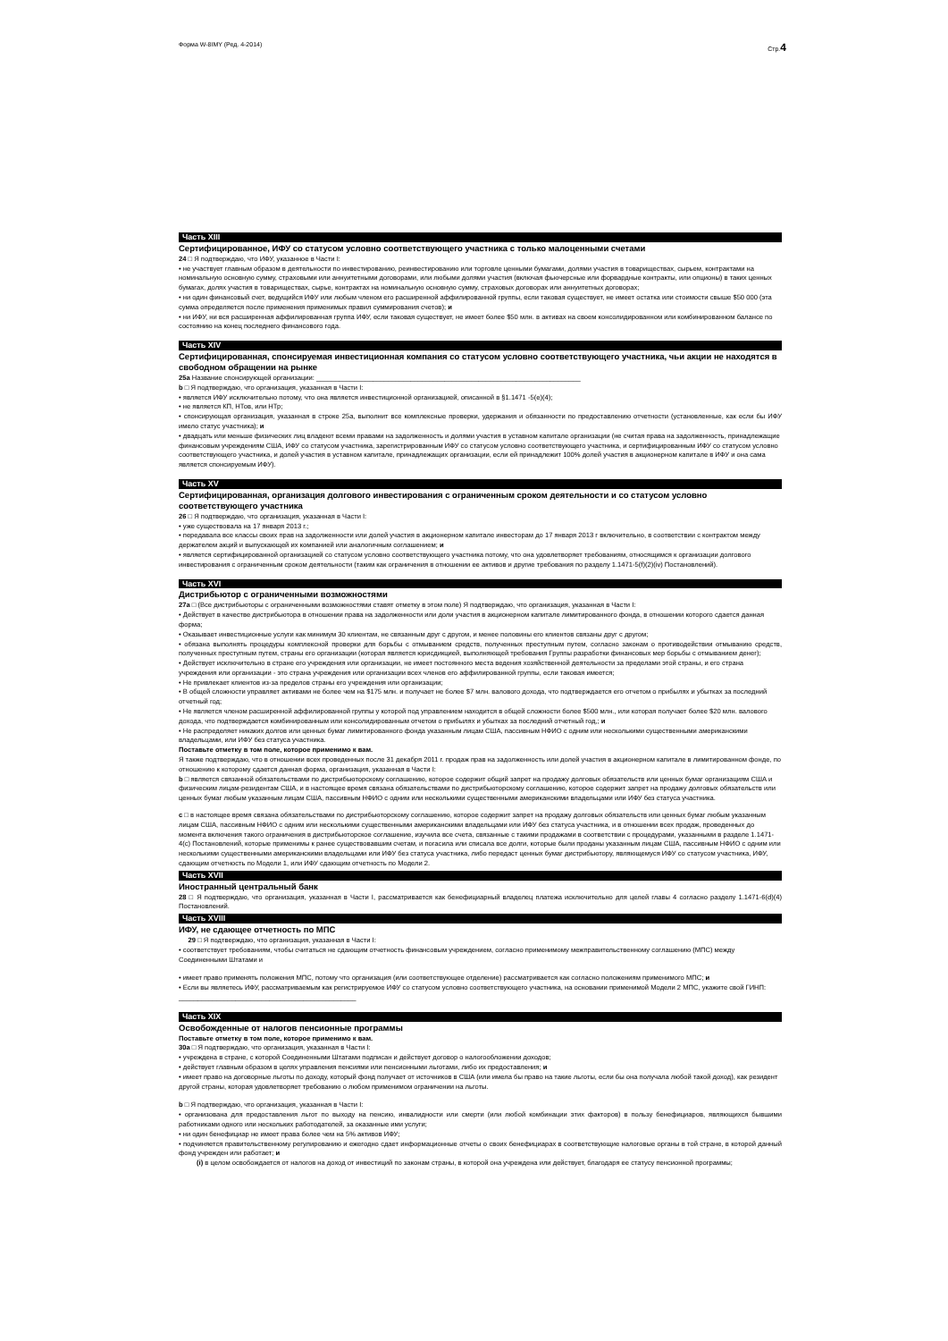Форма W-8IMY (Ред. 4-2014) Стр.4
Часть XIII
Сертифицированное, ИФУ со статусом условно соответствующего участника с только малоценными счетами
24 □ Я подтверждаю, что ИФУ, указанное в Части I:
• не участвует главным образом в деятельности по инвестированию, реинвестированию или торговле ценными бумагами, долями участия в товариществах, сырьем, контрактами на номинальную основную сумму, страховыми или аннуитетными договорами, или любыми долями участия (включая фьючерсные или форвардные контракты, или опционы) в таких ценных бумагах, долях участия в товариществах, сырье, контрактах на номинальную основную сумму, страховых договорах или аннуитетных договорах;
• ни один финансовый счет, ведущийся ИФУ или любым членом его расширенной аффилированной группы, если таковая существует, не имеет остатка или стоимости свыше $50 000 (эта сумма определяется после применения применимых правил суммирования счетов); и
• ни ИФУ, ни вся расширенная аффилированная группа ИФУ, если таковая существует, не имеет более $50 млн. в активах на своем консолидированном или комбинированном балансе по состоянию на конец последнего финансового года.
Часть XIV
Сертифицированная, спонсируемая инвестиционная компания со статусом условно соответствующего участника, чьи акции не находятся в свободном обращении на рынке
25a Название спонсирующей организации: ______________________________________________________________________
b □ Я подтверждаю, что организация, указанная в Части I:
• является ИФУ исключительно потому, что она является инвестиционной организацией, описанной в §1.1471 -5(e)(4);
• не является КП, НТов, или НТр;
• спонсирующая организация, указанная в строке 25a, выполнит все комплексные проверки, удержания и обязанности по предоставлению отчетности (установленные, как если бы ИФУ имело статус участника); и
• двадцать или меньше физических лиц владеют всеми правами на задолженность и долями участия в уставном капитале организации (не считая права на задолженность, принадлежащие финансовым учреждениям США, ИФУ со статусом участника, зарегистрированным ИФУ со статусом условно соответствующего участника, и сертифицированным ИФУ со статусом условно соответствующего участника, и долей участия в уставном капитале, принадлежащих организации, если ей принадлежит 100% долей участия в акционерном капитале в ИФУ и она сама является спонсируемым ИФУ).
Часть XV
Сертифицированная, организация долгового инвестирования с ограниченным сроком деятельности и со статусом условно соответствующего участника
26 □ Я подтверждаю, что организация, указанная в Части I:
• уже существовала на 17 января 2013 г.;
• передавала все классы своих прав на задолженности или долей участия в акционерном капитале инвесторам до 17 января 2013 г включительно, в соответствии с контрактом между держателем акций и выпускающей их компанией или аналогичным соглашением; и
• является сертифицированной организацией со статусом условно соответствующего участника потому, что она удовлетворяет требованиям, относящимся к организации долгового инвестирования с ограниченным сроком деятельности (таким как ограничения в отношении ее активов и другие требования по разделу 1.1471-5(f)(2)(iv) Постановлений).
Часть XVI
Дистрибьютор с ограниченными возможностями
27a □ (Все дистрибьюторы с ограниченными возможностями ставят отметку в этом поле) Я подтверждаю, что организация, указанная в Части I:
• Действует в качестве дистрибьютора в отношении права на задолженности или доли участия в акционерном капитале лимитированного фонда, в отношении которого сдается данная форма;
• Оказывает инвестиционные услуги как минимум 30 клиентам, не связанным друг с другом, и менее половины его клиентов связаны друг с другом;
• обязана выполнять процедуры комплексной проверки для борьбы с отмыванием средств, полученных преступным путем, согласно законам о противодействии отмыванию средств, полученных преступным путем, страны его организации (которая является юрисдикцией, выполняющей требования Группы разработки финансовых мер борьбы с отмыванием денег);
• Действует исключительно в стране его учреждения или организации, не имеет постоянного места ведения хозяйственной деятельности за пределами этой страны, и его страна учреждения или организации - это страна учреждения или организации всех членов его аффилированной группы, если таковая имеется;
• Не привлекает клиентов из-за пределов страны его учреждения или организации;
• В общей сложности управляет активами не более чем на $175 млн. и получает не более $7 млн. валового дохода, что подтверждается его отчетом о прибылях и убытках за последний отчетный год;
• Не является членом расширенной аффилированной группы у которой под управлением находится в общей сложности более $500 млн., или которая получает более $20 млн. валового дохода, что подтверждается комбинированным или консолидированным отчетом о прибылях и убытках за последний отчетный год,; и
• Не распределяет никаких долгов или ценных бумаг лимитированного фонда указанным лицам США, пассивным НФИО с одним или несколькими существенными американскими владельцами, или ИФУ без статуса участника.
Поставьте отметку в том поле, которое применимо к вам.
Я также подтверждаю, что в отношении всех проведенных после 31 декабря 2011 г. продаж прав на задолженность или долей участия в акционерном капитале в лимитированном фонде, по отношению к которому сдается данная форма, организация, указанная в Части I:
b □ является связанной обязательствами по дистрибьюторскому соглашению, которое содержит общий запрет на продажу долговых обязательств или ценных бумаг организациям США и физическим лицам-резидентам США, и в настоящее время связана обязательствами по дистрибьюторскому соглашению, которое содержит запрет на продажу долговых обязательств или ценных бумаг любым указанным лицам США, пассивным НФИО с одним или несколькими существенными американскими владельцами или ИФУ без статуса участника.
c □ в настоящее время связана обязательствами по дистрибьюторскому соглашению, которое содержит запрет на продажу долговых обязательств или ценных бумаг любым указанным лицам США, пассивным НФИО с одним или несколькими существенными американскими владельцами или ИФУ без статуса участника, и в отношении всех продаж, проведенных до момента включения такого ограничения в дистрибьюторское соглашение, изучила все счета, связанные с такими продажами в соответствии с процедурами, указанными в разделе 1.1471-4(c) Постановлений, которые применимы к ранее существовавшим счетам, и погасила или списала все долги, которые были проданы указанным лицам США, пассивным НФИО с одним или несколькими существенными американскими владельцами или ИФУ без статуса участника, либо передаст ценных бумаг дистрибьютору, являющемуся ИФУ со статусом участника, ИФУ, сдающим отчетность по Модели 1, или ИФУ сдающим отчетность по Модели 2.
Часть XVII
Иностранный центральный банк
28 □ Я подтверждаю, что организация, указанная в Части I, рассматривается как бенефициарный владелец платежа исключительно для целей главы 4 согласно разделу 1.1471-6(d)(4) Постановлений.
Часть XVIII
ИФУ, не сдающее отчетность по МПС
29 □ Я подтверждаю, что организация, указанная в Части I:
• соответствует требованиям, чтобы считаться не сдающим отчетность финансовым учреждением, согласно применимому межправительственному соглашению (МПС) между Соединенными Штатами и
• имеет право применять положения МПС, потому что организация (или соответствующее отделение) рассматривается как согласно положениям применимого МПС; и
• Если вы являетесь ИФУ, рассматриваемым как регистрируемое ИФУ со статусом условно соответствующего участника, на основании применимой Модели 2 МПС, укажите свой ГИНП: _______________________________________________
Часть XIX
Освобожденные от налогов пенсионные программы
Поставьте отметку в том поле, которое применимо к вам.
30a □ Я подтверждаю, что организация, указанная в Части I:
• учреждена в стране, с которой Соединенными Штатами подписан и действует договор о налогообложении доходов;
• действует главным образом в целях управления пенсиями или пенсионными льготами, либо их предоставления; и
• имеет право на договорные льготы по доходу, который фонд получает от источников в США (или имела бы право на такие льготы, если бы она получала любой такой доход), как резидент другой страны, которая удовлетворяет требованию о любом применимом ограничении на льготы.
b □ Я подтверждаю, что организация, указанная в Части I:
• организована для предоставления льгот по выходу на пенсию, инвалидности или смерти (или любой комбинации этих факторов) в пользу бенефициаров, являющихся бывшими работниками одного или нескольких работодателей, за оказанные ими услуги;
• ни один бенефициар не имеет права более чем на 5% активов ИФУ;
• подчиняется правительственному регулированию и ежегодно сдает информационные отчеты о своих бенефициарах в соответствующие налоговые органы в той стране, в которой данный фонд учрежден или работает; и
(i) в целом освобождается от налогов на доход от инвестиций по законам страны, в которой она учреждена или действует, благодаря ее статусу пенсионной программы;